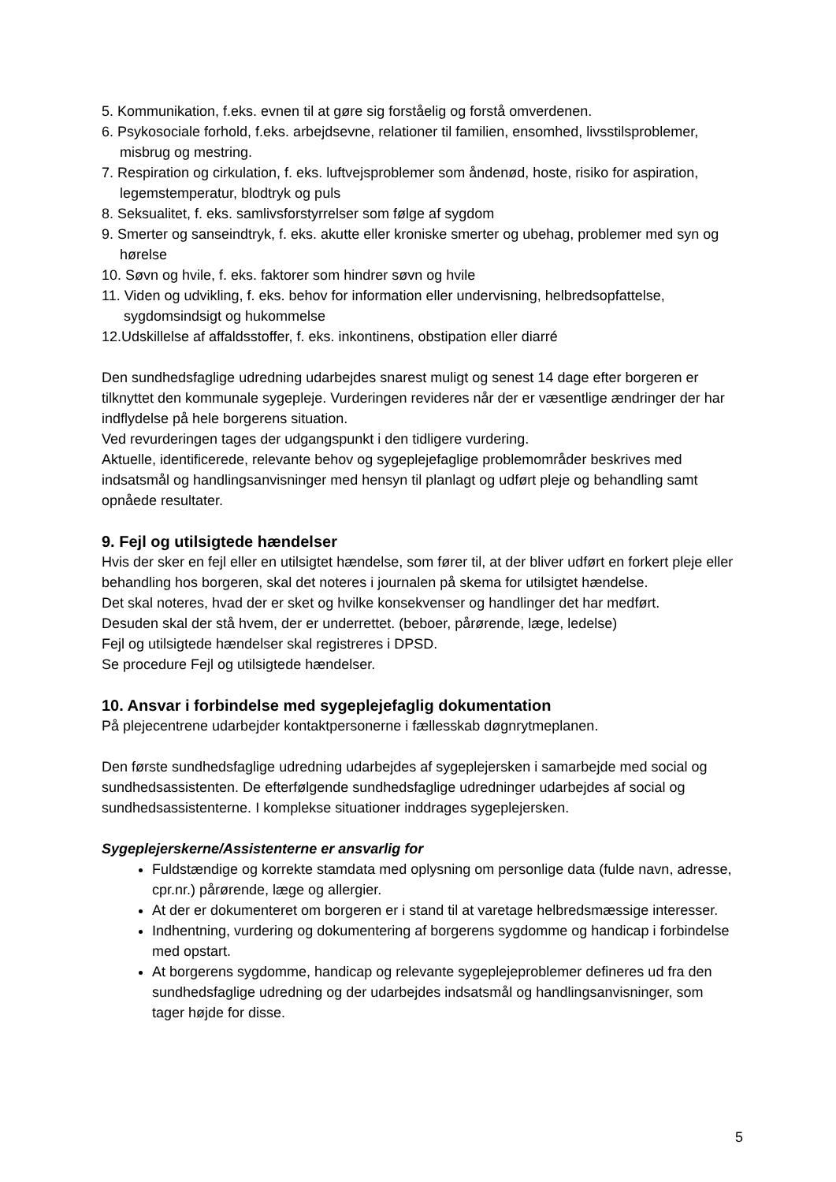5. Kommunikation, f.eks. evnen til at gøre sig forståelig og forstå omverdenen.
6. Psykosociale forhold, f.eks. arbejdsevne, relationer til familien, ensomhed, livsstilsproblemer, misbrug og mestring.
7. Respiration og cirkulation, f. eks. luftvejsproblemer som åndenød, hoste, risiko for aspiration, legemstemperatur, blodtryk og puls
8. Seksualitet, f. eks. samlivsforstyrrelser som følge af sygdom
9. Smerter og sanseindtryk, f. eks. akutte eller kroniske smerter og ubehag, problemer med syn og hørelse
10. Søvn og hvile, f. eks. faktorer som hindrer søvn og hvile
11. Viden og udvikling, f. eks. behov for information eller undervisning, helbredsopfattelse, sygdomsindsigt og hukommelse
12.Udskillelse af affaldsstoffer, f. eks. inkontinens, obstipation eller diarré
Den sundhedsfaglige udredning udarbejdes snarest muligt og senest 14 dage efter borgeren er tilknyttet den kommunale sygepleje. Vurderingen revideres når der er væsentlige ændringer der har indflydelse på hele borgerens situation.
Ved revurderingen tages der udgangspunkt i den tidligere vurdering.
Aktuelle, identificerede, relevante behov og sygeplejefaglige problemområder beskrives med indsatsmål og handlingsanvisninger med hensyn til planlagt og udført pleje og behandling samt opnåede resultater.
9. Fejl og utilsigtede hændelser
Hvis der sker en fejl eller en utilsigtet hændelse, som fører til, at der bliver udført en forkert pleje eller behandling hos borgeren, skal det noteres i journalen på skema for utilsigtet hændelse.
Det skal noteres, hvad der er sket og hvilke konsekvenser og handlinger det har medført.
Desuden skal der stå hvem, der er underrettet. (beboer, pårørende, læge, ledelse)
Fejl og utilsigtede hændelser skal registreres i DPSD.
Se procedure Fejl og utilsigtede hændelser.
10. Ansvar i forbindelse med sygeplejefaglig dokumentation
På plejecentrene udarbejder kontaktpersonerne i fællesskab døgnrytmeplanen.
Den første sundhedsfaglige udredning udarbejdes af sygeplejersken i samarbejde med social og sundhedsassistenten. De efterfølgende sundhedsfaglige udredninger udarbejdes af social og sundhedsassistenterne. I komplekse situationer inddrages sygeplejersken.
Sygeplejerskerne/Assistenterne er ansvarlig for
Fuldstændige og korrekte stamdata med oplysning om personlige data (fulde navn, adresse, cpr.nr.) pårørende, læge og allergier.
At der er dokumenteret om borgeren er i stand til at varetage helbredsmæssige interesser.
Indhentning, vurdering og dokumentering af borgerens sygdomme og handicap i forbindelse med opstart.
At borgerens sygdomme, handicap og relevante sygeplejeproblemer defineres ud fra den sundhedsfaglige udredning og der udarbejdes indsatsmål og handlingsanvisninger, som tager højde for disse.
5